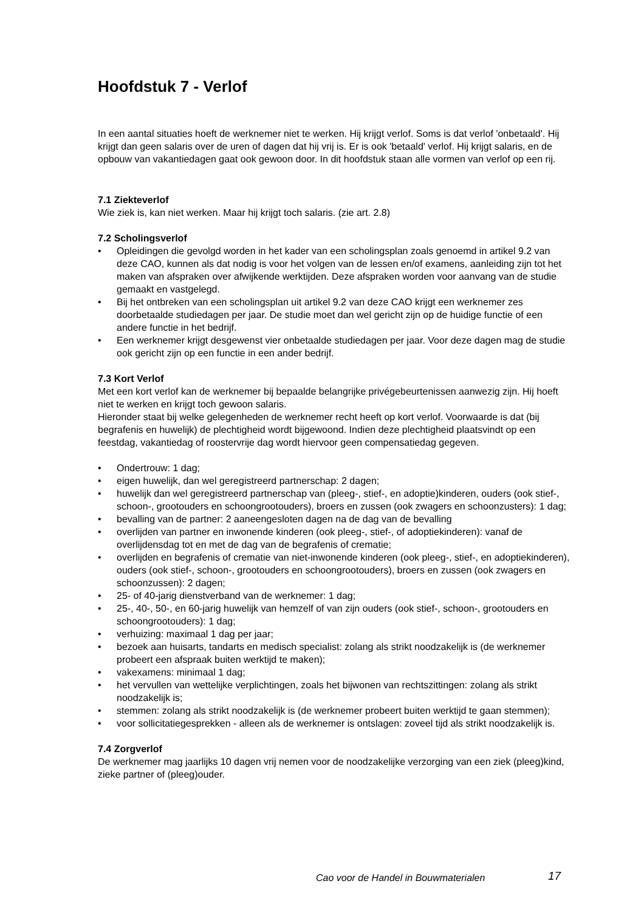Hoofdstuk 7 - Verlof
In een aantal situaties hoeft de werknemer niet te werken. Hij krijgt verlof. Soms is dat verlof 'onbetaald'. Hij krijgt dan geen salaris over de uren of dagen dat hij vrij is. Er is ook 'betaald' verlof. Hij krijgt salaris, en de opbouw van vakantiedagen gaat ook gewoon door. In dit hoofdstuk staan alle vormen van verlof op een rij.
7.1 Ziekteverlof
Wie ziek is, kan niet werken. Maar hij krijgt toch salaris. (zie art. 2.8)
7.2 Scholingsverlof
• Opleidingen die gevolgd worden in het kader van een scholingsplan zoals genoemd in artikel 9.2 van deze CAO, kunnen als dat nodig is voor het volgen van de lessen en/of examens, aanleiding zijn tot het maken van afspraken over afwijkende werktijden. Deze afspraken worden voor aanvang van de studie gemaakt en vastgelegd.
• Bij het ontbreken van een scholingsplan uit artikel 9.2 van deze CAO krijgt een werknemer zes doorbetaalde studiedagen per jaar. De studie moet dan wel gericht zijn op de huidige functie of een andere functie in het bedrijf.
• Een werknemer krijgt desgewenst vier onbetaalde studiedagen per jaar. Voor deze dagen mag de studie ook gericht zijn op een functie in een ander bedrijf.
7.3 Kort Verlof
Met een kort verlof kan de werknemer bij bepaalde belangrijke privégebeurtenissen aanwezig zijn. Hij hoeft niet te werken en krijgt toch gewoon salaris.
Hieronder staat bij welke gelegenheden de werknemer recht heeft op kort verlof. Voorwaarde is dat (bij begrafenis en huwelijk) de plechtigheid wordt bijgewoond. Indien deze plechtigheid plaatsvindt op een feestdag, vakantiedag of roostervrije dag wordt hiervoor geen compensatiedag gegeven.
• Ondertrouw: 1 dag;
• eigen huwelijk, dan wel geregistreerd partnerschap: 2 dagen;
• huwelijk dan wel geregistreerd partnerschap van (pleeg-, stief-, en adoptie)kinderen, ouders (ook stief-, schoon-, grootouders en schoongrootouders), broers en zussen (ook zwagers en schoonzusters): 1 dag;
• bevalling van de partner: 2 aaneengesloten dagen na de dag van de bevalling
• overlijden van partner en inwonende kinderen (ook pleeg-, stief-, of adoptiekinderen): vanaf de overlijdensdag tot en met de dag van de begrafenis of crematie;
• overlijden en begrafenis of crematie van niet-inwonende kinderen (ook pleeg-, stief-, en adoptiekinderen), ouders (ook stief-, schoon-, grootouders en schoongrootouders), broers en zussen (ook zwagers en schoonzussen): 2 dagen;
• 25- of 40-jarig dienstverband van de werknemer: 1 dag;
• 25-, 40-, 50-, en 60-jarig huwelijk van hemzelf of van zijn ouders (ook stief-, schoon-, grootouders en schoongrootouders): 1 dag;
• verhuizing: maximaal 1 dag per jaar;
• bezoek aan huisarts, tandarts en medisch specialist: zolang als strikt noodzakelijk is (de werknemer probeert een afspraak buiten werktijd te maken);
• vakexamens: minimaal 1 dag;
• het vervullen van wettelijke verplichtingen, zoals het bijwonen van rechtszittingen: zolang als strikt noodzakelijk is;
• stemmen: zolang als strikt noodzakelijk is (de werknemer probeert buiten werktijd te gaan stemmen);
• voor sollicitatiegesprekken - alleen als de werknemer is ontslagen: zoveel tijd als strikt noodzakelijk is.
7.4 Zorgverlof
De werknemer mag jaarlijks 10 dagen vrij nemen voor de noodzakelijke verzorging van een ziek (pleeg)kind, zieke partner of (pleeg)ouder.
Cao voor de Handel in Bouwmaterialen
17